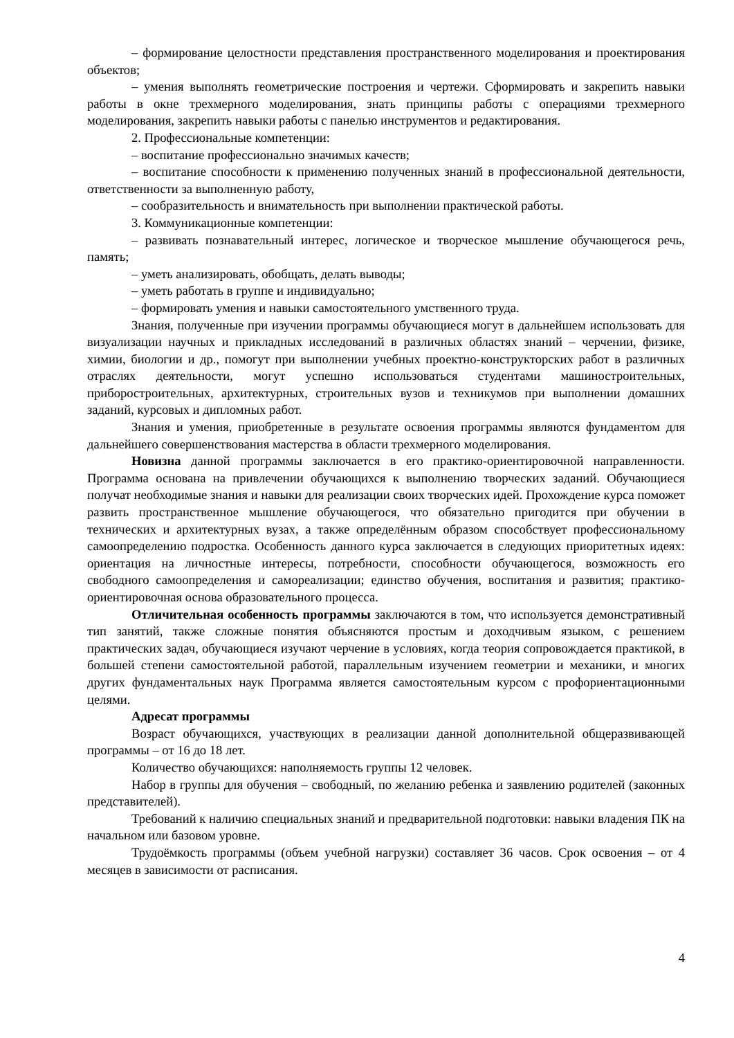– формирование целостности представления пространственного моделирования и проектирования объектов;
– умения выполнять геометрические построения и чертежи. Сформировать и закрепить навыки работы в окне трехмерного моделирования, знать принципы работы с операциями трехмерного моделирования, закрепить навыки работы с панелью инструментов и редактирования.
2. Профессиональные компетенции:
– воспитание профессионально значимых качеств;
– воспитание способности к применению полученных знаний в профессиональной деятельности, ответственности за выполненную работу,
– сообразительность и внимательность при выполнении практической работы.
3. Коммуникационные компетенции:
– развивать познавательный интерес, логическое и творческое мышление обучающегося речь, память;
– уметь анализировать, обобщать, делать выводы;
– уметь работать в группе и индивидуально;
– формировать умения и навыки самостоятельного умственного труда.
Знания, полученные при изучении программы обучающиеся могут в дальнейшем использовать для визуализации научных и прикладных исследований в различных областях знаний – черчении, физике, химии, биологии и др., помогут при выполнении учебных проектно-конструкторских работ в различных отраслях деятельности, могут успешно использоваться студентами машиностроительных, приборостроительных, архитектурных, строительных вузов и техникумов при выполнении домашних заданий, курсовых и дипломных работ.
Знания и умения, приобретенные в результате освоения программы являются фундаментом для дальнейшего совершенствования мастерства в области трехмерного моделирования.
Новизна данной программы заключается в его практико-ориентировочной направленности. Программа основана на привлечении обучающихся к выполнению творческих заданий. Обучающиеся получат необходимые знания и навыки для реализации своих творческих идей. Прохождение курса поможет развить пространственное мышление обучающегося, что обязательно пригодится при обучении в технических и архитектурных вузах, а также определённым образом способствует профессиональному самоопределению подростка. Особенность данного курса заключается в следующих приоритетных идеях: ориентация на личностные интересы, потребности, способности обучающегося, возможность его свободного самоопределения и самореализации; единство обучения, воспитания и развития; практико-ориентировочная основа образовательного процесса.
Отличительная особенность программы заключаются в том, что используется демонстративный тип занятий, также сложные понятия объясняются простым и доходчивым языком, с решением практических задач, обучающиеся изучают черчение в условиях, когда теория сопровождается практикой, в большей степени самостоятельной работой, параллельным изучением геометрии и механики, и многих других фундаментальных наук Программа является самостоятельным курсом с профориентационными целями.
Адресат программы
Возраст обучающихся, участвующих в реализации данной дополнительной общеразвивающей программы – от 16 до 18 лет.
Количество обучающихся: наполняемость группы 12 человек.
Набор в группы для обучения – свободный, по желанию ребенка и заявлению родителей (законных представителей).
Требований к наличию специальных знаний и предварительной подготовки: навыки владения ПК на начальном или базовом уровне.
Трудоёмкость программы (объем учебной нагрузки) составляет 36 часов. Срок освоения – от 4 месяцев в зависимости от расписания.
4